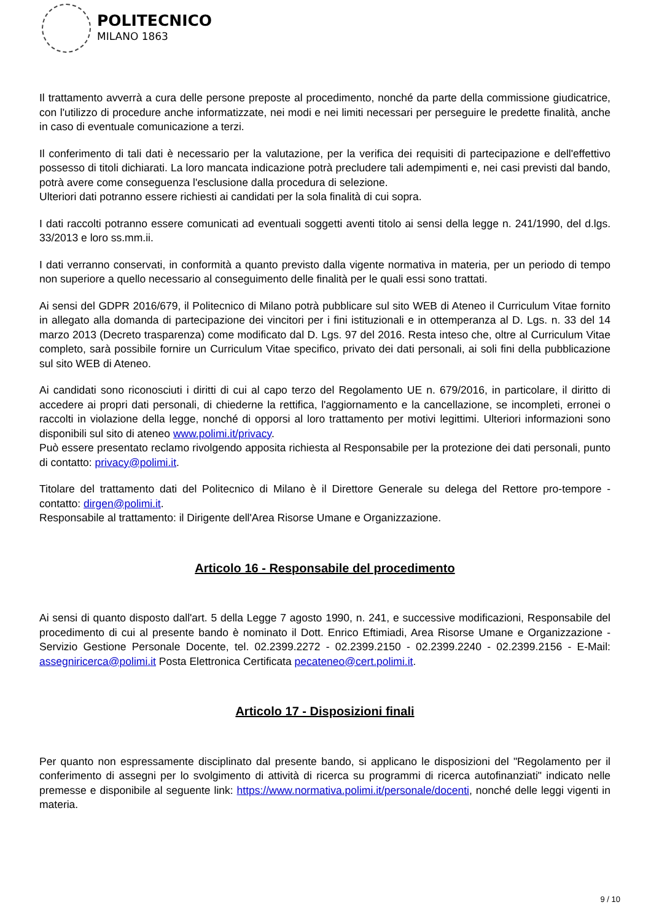POLITECNICO
MILANO 1863
Il trattamento avverrà a cura delle persone preposte al procedimento, nonché da parte della commissione giudicatrice, con l'utilizzo di procedure anche informatizzate, nei modi e nei limiti necessari per perseguire le predette finalità, anche in caso di eventuale comunicazione a terzi.
Il conferimento di tali dati è necessario per la valutazione, per la verifica dei requisiti di partecipazione e dell'effettivo possesso di titoli dichiarati. La loro mancata indicazione potrà precludere tali adempimenti e, nei casi previsti dal bando, potrà avere come conseguenza l'esclusione dalla procedura di selezione.
Ulteriori dati potranno essere richiesti ai candidati per la sola finalità di cui sopra.
I dati raccolti potranno essere comunicati ad eventuali soggetti aventi titolo ai sensi della legge n. 241/1990, del d.lgs. 33/2013 e loro ss.mm.ii.
I dati verranno conservati, in conformità a quanto previsto dalla vigente normativa in materia, per un periodo di tempo non superiore a quello necessario al conseguimento delle finalità per le quali essi sono trattati.
Ai sensi del GDPR 2016/679, il Politecnico di Milano potrà pubblicare sul sito WEB di Ateneo il Curriculum Vitae fornito in allegato alla domanda di partecipazione dei vincitori per i fini istituzionali e in ottemperanza al D. Lgs. n. 33 del 14 marzo 2013 (Decreto trasparenza) come modificato dal D. Lgs. 97 del 2016. Resta inteso che, oltre al Curriculum Vitae completo, sarà possibile fornire un Curriculum Vitae specifico, privato dei dati personali, ai soli fini della pubblicazione sul sito WEB di Ateneo.
Ai candidati sono riconosciuti i diritti di cui al capo terzo del Regolamento UE n. 679/2016, in particolare, il diritto di accedere ai propri dati personali, di chiederne la rettifica, l'aggiornamento e la cancellazione, se incompleti, erronei o raccolti in violazione della legge, nonché di opporsi al loro trattamento per motivi legittimi. Ulteriori informazioni sono disponibili sul sito di ateneo www.polimi.it/privacy.
Può essere presentato reclamo rivolgendo apposita richiesta al Responsabile per la protezione dei dati personali, punto di contatto: privacy@polimi.it.
Titolare del trattamento dati del Politecnico di Milano è il Direttore Generale su delega del Rettore pro-tempore - contatto: dirgen@polimi.it.
Responsabile al trattamento: il Dirigente dell'Area Risorse Umane e Organizzazione.
Articolo 16 - Responsabile del procedimento
Ai sensi di quanto disposto dall'art. 5 della Legge 7 agosto 1990, n. 241, e successive modificazioni, Responsabile del procedimento di cui al presente bando è nominato il Dott. Enrico Eftimiadi, Area Risorse Umane e Organizzazione - Servizio Gestione Personale Docente, tel. 02.2399.2272 - 02.2399.2150 - 02.2399.2240 - 02.2399.2156 - E-Mail: assegniricerca@polimi.it Posta Elettronica Certificata pecateneo@cert.polimi.it.
Articolo 17 - Disposizioni finali
Per quanto non espressamente disciplinato dal presente bando, si applicano le disposizioni del "Regolamento per il conferimento di assegni per lo svolgimento di attività di ricerca su programmi di ricerca autofinanziati" indicato nelle premesse e disponibile al seguente link: https://www.normativa.polimi.it/personale/docenti, nonché delle leggi vigenti in materia.
9 / 10